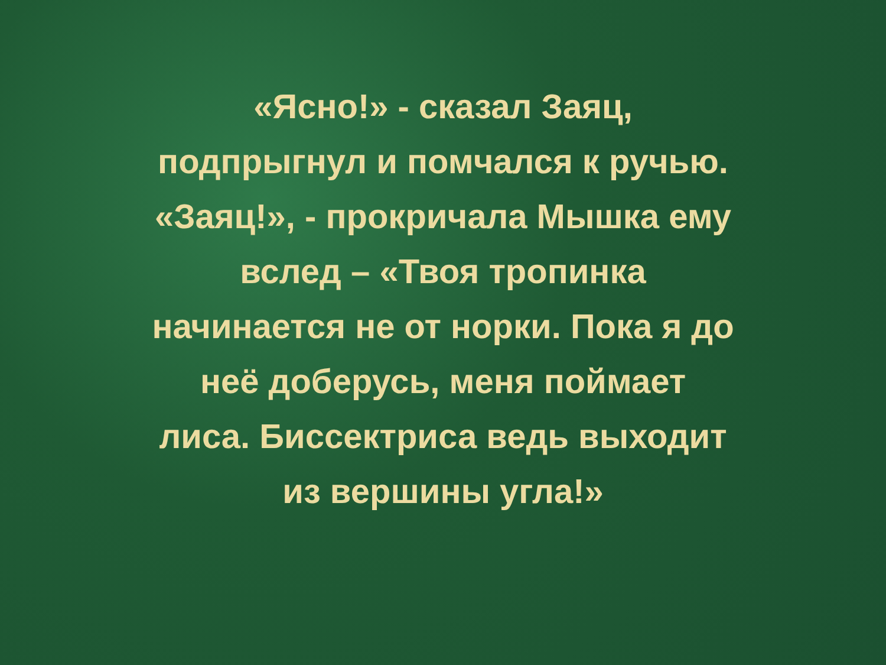«Ясно!» - сказал Заяц,
подпрыгнул и помчался к ручью.
«Заяц!», - прокричала Мышка ему
вслед – «Твоя тропинка
начинается не от норки. Пока я до
неё доберусь, меня поймает
лиса. Биссектриса ведь выходит
из вершины угла!»